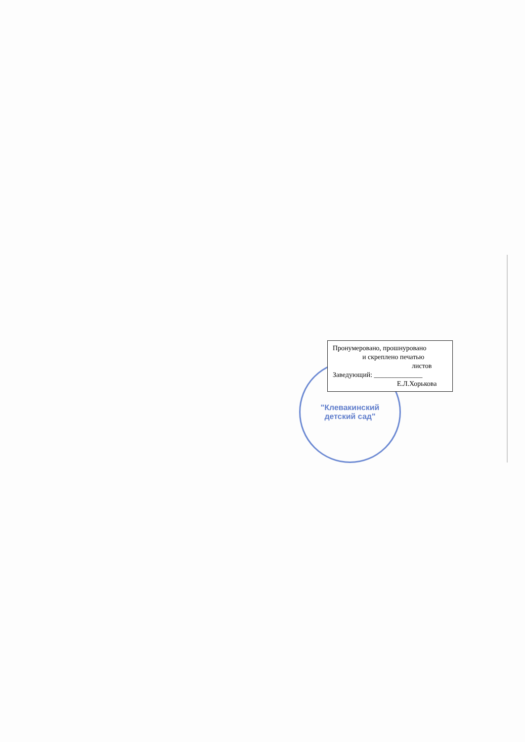"Клевакинский
детский сад"
Пронумеровано, прошнуровано
и скреплено печатью
листов
Заведующий: ______________
Е.Л.Хорькова